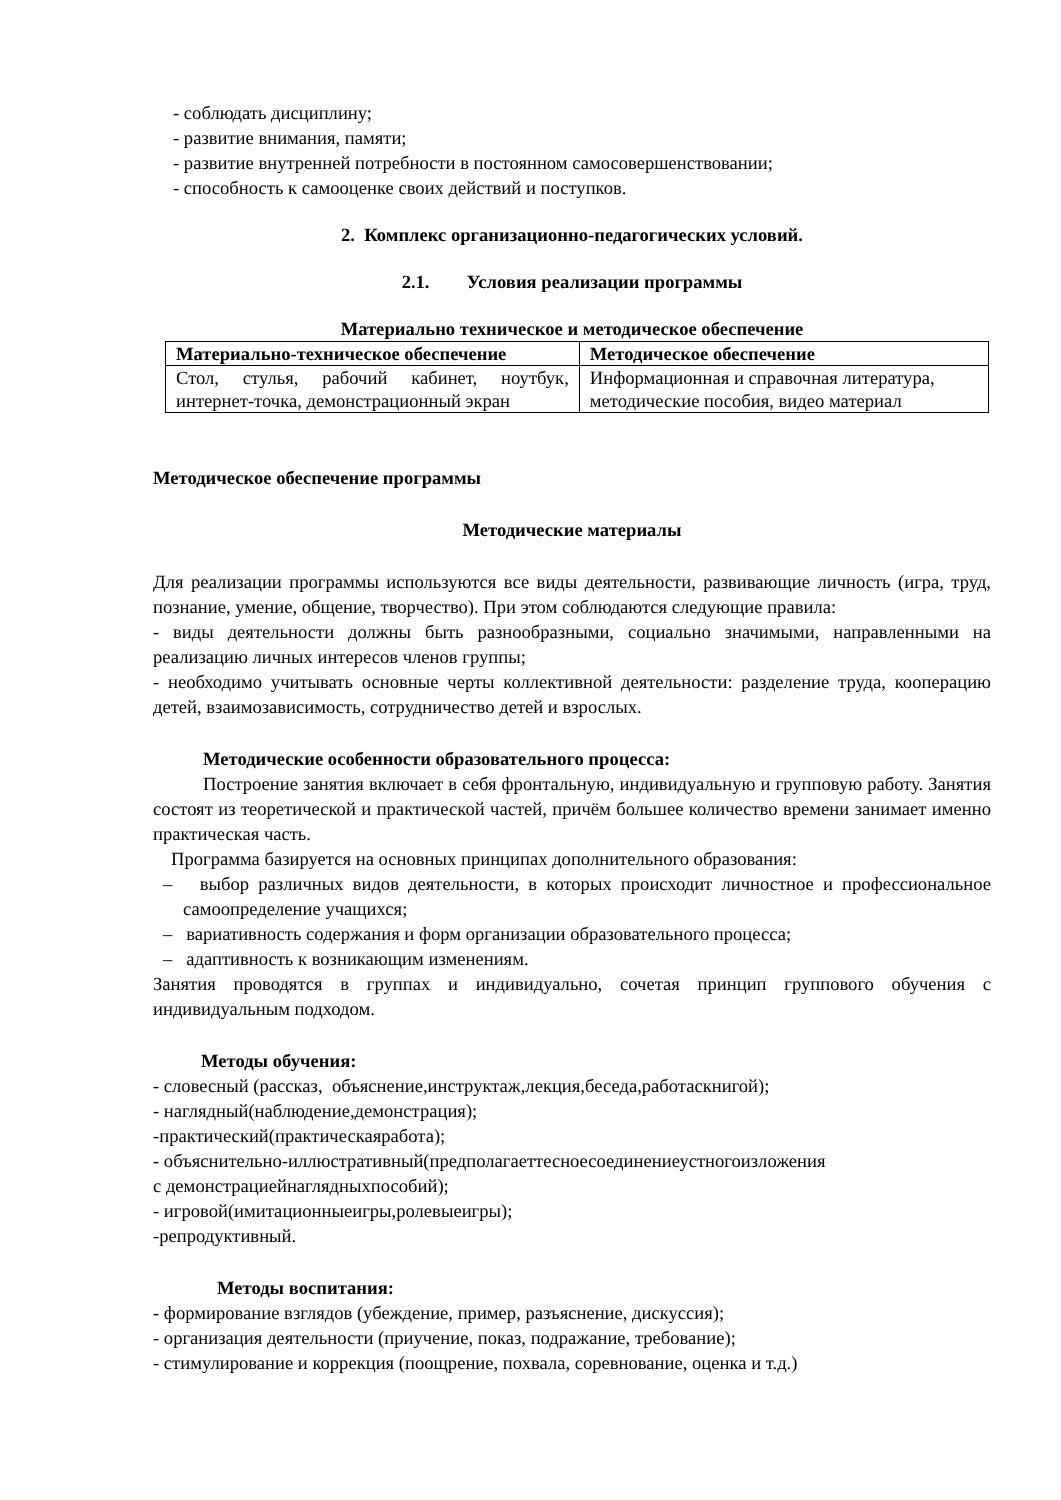- соблюдать дисциплину;
- развитие внимания, памяти;
- развитие внутренней потребности в постоянном самосовершенствовании;
- способность к самооценке своих действий и поступков.
2. Комплекс организационно-педагогических условий.
2.1. Условия реализации программы
Материально техническое и методическое обеспечение
| Материально-техническое обеспечение | Методическое обеспечение |
| --- | --- |
| Стол, стулья, рабочий кабинет, ноутбук, интернет-точка, демонстрационный экран | Информационная и справочная литература, методические пособия, видео материал |
Методическое обеспечение программы
Методические материалы
Для реализации программы используются все виды деятельности, развивающие личность (игра, труд, познание, умение, общение, творчество). При этом соблюдаются следующие правила:
- виды деятельности должны быть разнообразными, социально значимыми, направленными на реализацию личных интересов членов группы;
- необходимо учитывать основные черты коллективной деятельности: разделение труда, кооперацию детей, взаимозависимость, сотрудничество детей и взрослых.
Методические особенности образовательного процесса:
Построение занятия включает в себя фронтальную, индивидуальную и групповую работу. Занятия состоят из теоретической и практической частей, причём большее количество времени занимает именно практическая часть.
Программа базируется на основных принципах дополнительного образования:
– выбор различных видов деятельности, в которых происходит личностное и профессиональное самоопределение учащихся;
– вариативность содержания и форм организации образовательного процесса;
– адаптивность к возникающим изменениям.
Занятия проводятся в группах и индивидуально, сочетая принцип группового обучения с индивидуальным подходом.
Методы обучения:
- словесный (рассказ, объяснение,инструктаж,лекция,беседа,работаскнигой);
- наглядный(наблюдение,демонстрация);
-практический(практическаяработа);
- объяснительно-иллюстративный(предполагаеттесноесоединениеустногоизложения
с демонстрациейнаглядныхпособий);
- игровой(имитационныеигры,ролевыеигры);
-репродуктивный.
Методы воспитания:
- формирование взглядов (убеждение, пример, разъяснение, дискуссия);
- организация деятельности (приучение, показ, подражание, требование);
- стимулирование и коррекция (поощрение, похвала, соревнование, оценка и т.д.)